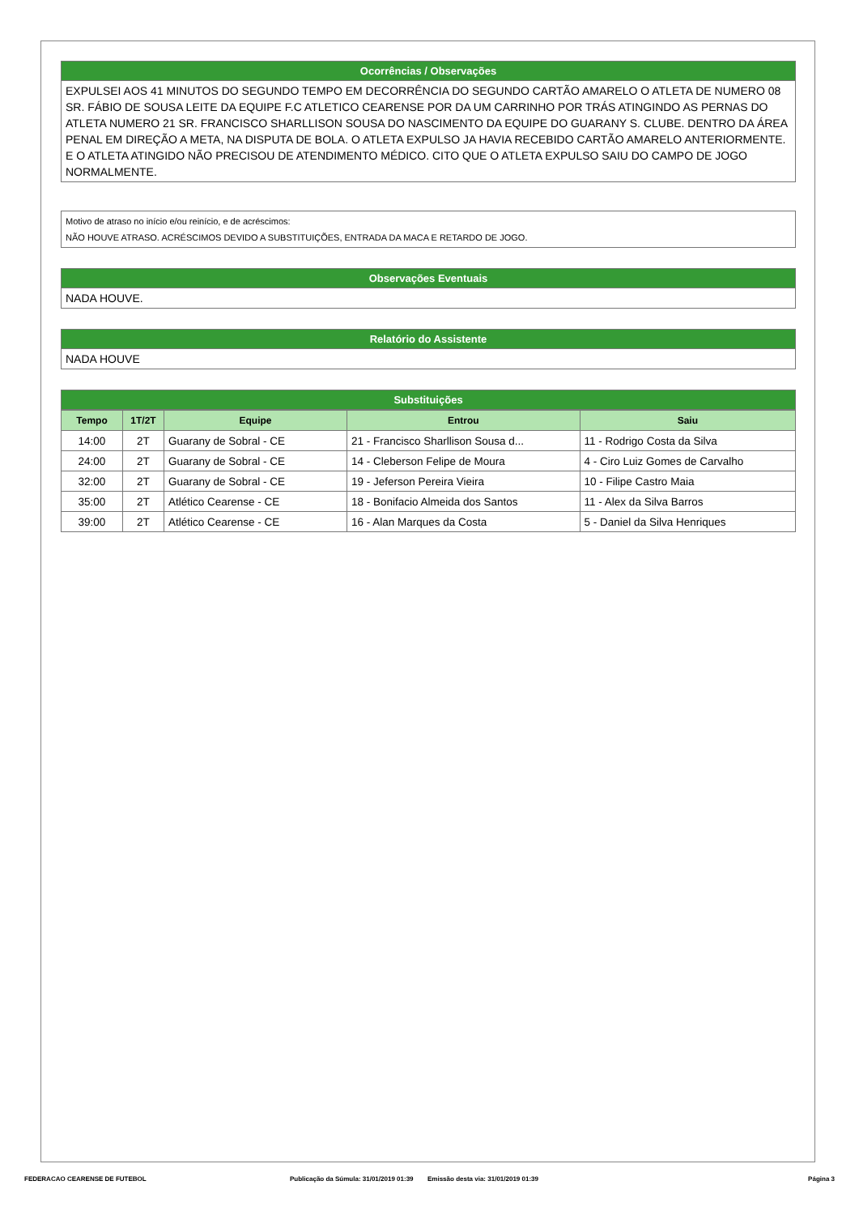Ocorrências / Observações
EXPULSEI AOS 41 MINUTOS DO SEGUNDO TEMPO EM DECORRÊNCIA DO SEGUNDO CARTÃO AMARELO O ATLETA DE NUMERO 08 SR. FÁBIO DE SOUSA LEITE DA EQUIPE F.C ATLETICO CEARENSE POR DA UM CARRINHO POR TRÁS ATINGINDO AS PERNAS DO ATLETA NUMERO 21 SR. FRANCISCO SHARLLISON SOUSA DO NASCIMENTO DA EQUIPE DO GUARANY S. CLUBE. DENTRO DA ÁREA PENAL EM DIREÇÃO A META, NA DISPUTA DE BOLA. O ATLETA EXPULSO JA HAVIA RECEBIDO CARTÃO AMARELO ANTERIORMENTE. E O ATLETA ATINGIDO NÃO PRECISOU DE ATENDIMENTO MÉDICO. CITO QUE O ATLETA EXPULSO SAIU DO CAMPO DE JOGO NORMALMENTE.
Motivo de atraso no início e/ou reinício, e de acréscimos:
NÃO HOUVE ATRASO. ACRÉSCIMOS DEVIDO A SUBSTITUIÇÕES, ENTRADA DA MACA E RETARDO DE JOGO.
Observações Eventuais
NADA HOUVE.
Relatório do Assistente
NADA HOUVE
Substituições
| Tempo | 1T/2T | Equipe | Entrou | Saiu |
| --- | --- | --- | --- | --- |
| 14:00 | 2T | Guarany de Sobral - CE | 21 - Francisco Sharllison Sousa d... | 11 - Rodrigo Costa da Silva |
| 24:00 | 2T | Guarany de Sobral - CE | 14 - Cleberson Felipe de Moura | 4 - Ciro Luiz Gomes de Carvalho |
| 32:00 | 2T | Guarany de Sobral - CE | 19 - Jeferson Pereira Vieira | 10 - Filipe Castro Maia |
| 35:00 | 2T | Atlético Cearense - CE | 18 - Bonifacio Almeida dos Santos | 11 - Alex da Silva Barros |
| 39:00 | 2T | Atlético Cearense - CE | 16 - Alan Marques da Costa | 5 - Daniel da Silva Henriques |
FEDERACAO CEARENSE DE FUTEBOL Publicação da Súmula: 31/01/2019 01:39 Emissão desta via: 31/01/2019 01:39 Página 3